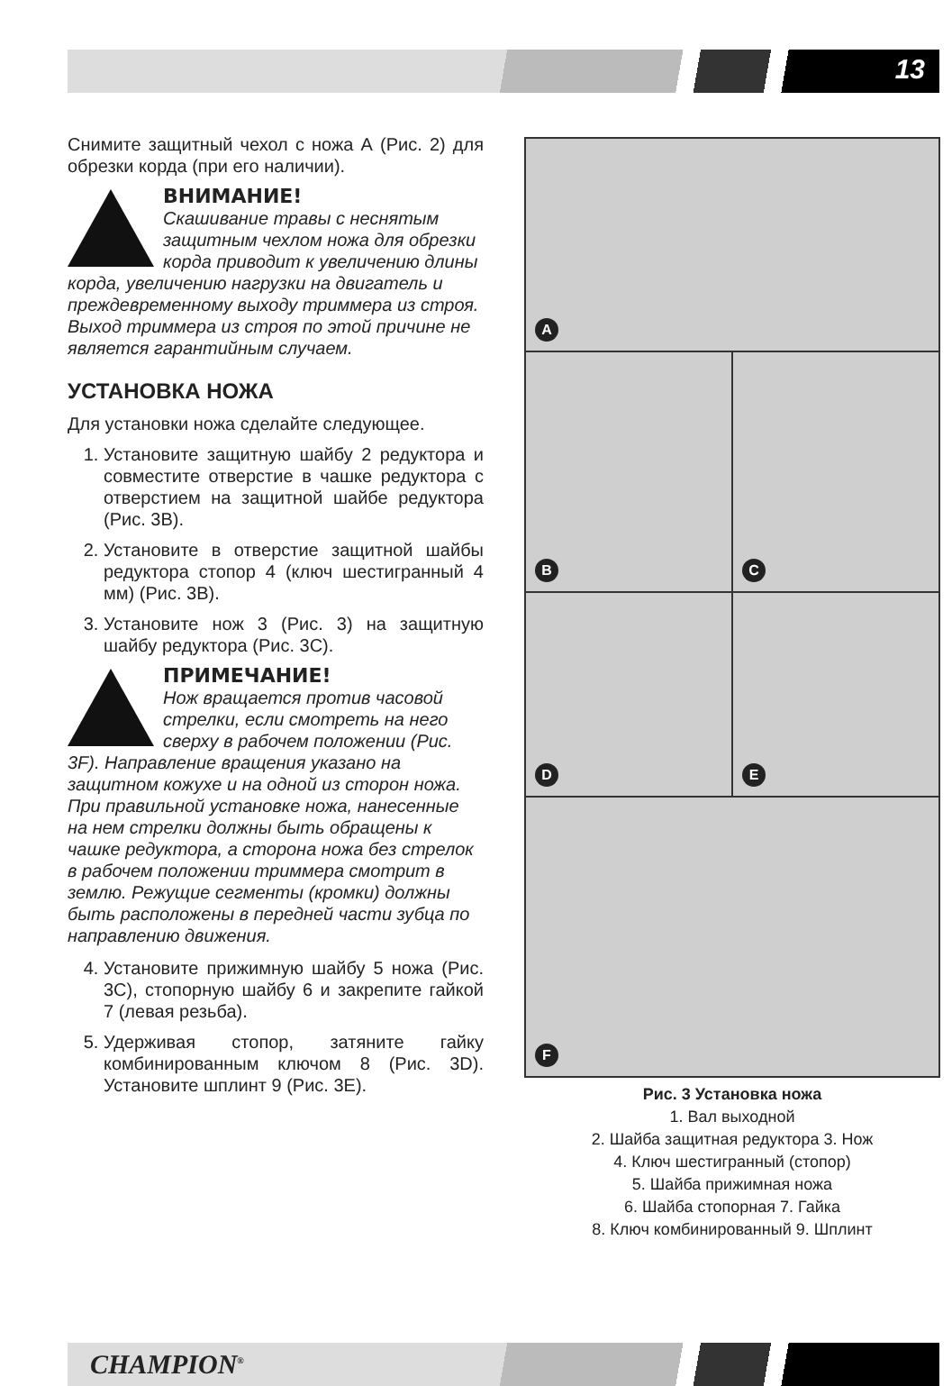13
Снимите защитный чехол с ножа А (Рис. 2) для обрезки корда (при его наличии).
ВНИМАНИЕ!
Скашивание травы с неснятым защитным чехлом ножа для обрезки корда приводит к увеличению длины корда, увеличению нагрузки на двигатель и преждевременному выходу триммера из строя. Выход триммера из строя по этой причине не является гарантийным случаем.
УСТАНОВКА НОЖА
Для установки ножа сделайте следующее.
1. Установите защитную шайбу 2 редуктора и совместите отверстие в чашке редуктора с отверстием на защитной шайбе редуктора (Рис. 3В).
2. Установите в отверстие защитной шайбы редуктора стопор 4 (ключ шестигранный 4 мм) (Рис. 3В).
3. Установите нож 3 (Рис. 3) на защитную шайбу редуктора (Рис. 3С).
ПРИМЕЧАНИЕ!
Нож вращается против часовой стрелки, если смотреть на него сверху в рабочем положении (Рис. 3F). Направление вращения указано на защитном кожухе и на одной из сторон ножа. При правильной установке ножа, нанесенные на нем стрелки должны быть обращены к чашке редуктора, а сторона ножа без стрелок в рабочем положении триммера смотрит в землю. Режущие сегменты (кромки) должны быть расположены в передней части зубца по направлению движения.
4. Установите прижимную шайбу 5 ножа (Рис. 3С), стопорную шайбу 6 и закрепите гайкой 7 (левая резьба).
5. Удерживая стопор, затяните гайку комбинированным ключом 8 (Рис. 3D). Установите шплинт 9 (Рис. 3Е).
A
B
C
D
E
F
Рис. 3 Установка ножа
1. Вал выходной
2. Шайба защитная редуктора 3. Нож
4. Ключ шестигранный (стопор)
5. Шайба прижимная ножа
6. Шайба стопорная 7. Гайка
8. Ключ комбинированный 9. Шплинт
CHAMPION<sup>®</sup>